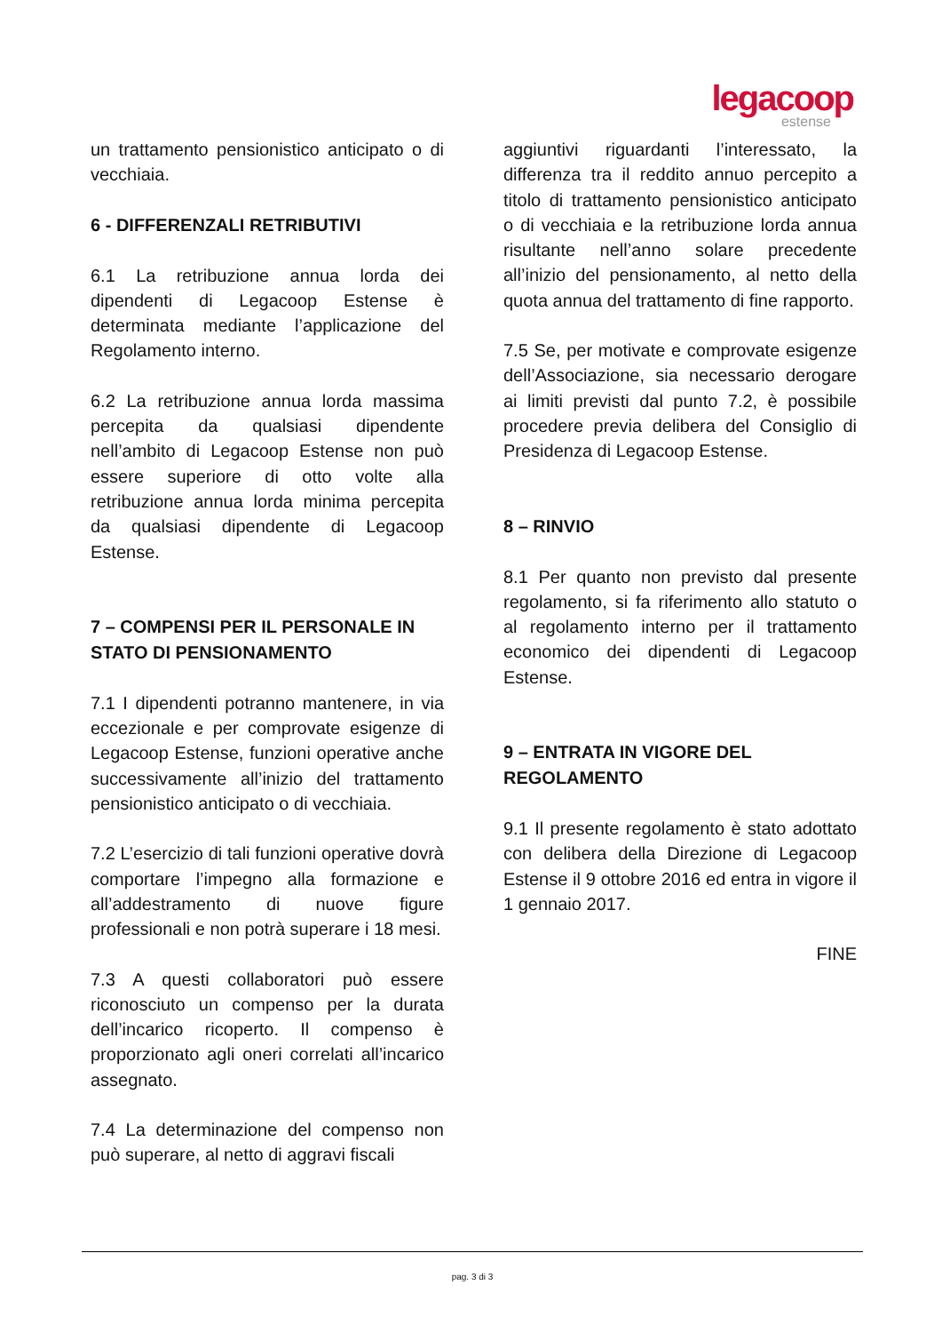legacoop
estense
un trattamento pensionistico anticipato o di vecchiaia.
6 - DIFFERENZALI RETRIBUTIVI
6.1 La retribuzione annua lorda dei dipendenti di Legacoop Estense è determinata mediante l’applicazione del Regolamento interno.
6.2 La retribuzione annua lorda massima percepita da qualsiasi dipendente nell’ambito di Legacoop Estense non può essere superiore di otto volte alla retribuzione annua lorda minima percepita da qualsiasi dipendente di Legacoop Estense.
7 – COMPENSI PER IL PERSONALE IN STATO DI PENSIONAMENTO
7.1 I dipendenti potranno mantenere, in via eccezionale e per comprovate esigenze di Legacoop Estense, funzioni operative anche successivamente all’inizio del trattamento pensionistico anticipato o di vecchiaia.
7.2 L’esercizio di tali funzioni operative dovrà comportare l’impegno alla formazione e all’addestramento di nuove figure professionali e non potrà superare i 18 mesi.
7.3 A questi collaboratori può essere riconosciuto un compenso per la durata dell’incarico ricoperto. Il compenso è proporzionato agli oneri correlati all’incarico assegnato.
7.4 La determinazione del compenso non può superare, al netto di aggravi fiscali
aggiuntivi riguardanti l’interessato, la differenza tra il reddito annuo percepito a titolo di trattamento pensionistico anticipato o di vecchiaia e la retribuzione lorda annua risultante nell’anno solare precedente all’inizio del pensionamento, al netto della quota annua del trattamento di fine rapporto.
7.5 Se, per motivate e comprovate esigenze dell’Associazione, sia necessario derogare ai limiti previsti dal punto 7.2, è possibile procedere previa delibera del Consiglio di Presidenza di Legacoop Estense.
8 – RINVIO
8.1 Per quanto non previsto dal presente regolamento, si fa riferimento allo statuto o al regolamento interno per il trattamento economico dei dipendenti di Legacoop Estense.
9 – ENTRATA IN VIGORE DEL REGOLAMENTO
9.1 Il presente regolamento è stato adottato con delibera della Direzione di Legacoop Estense il 9 ottobre 2016 ed entra in vigore il 1 gennaio 2017.
FINE
pag. 3 di 3